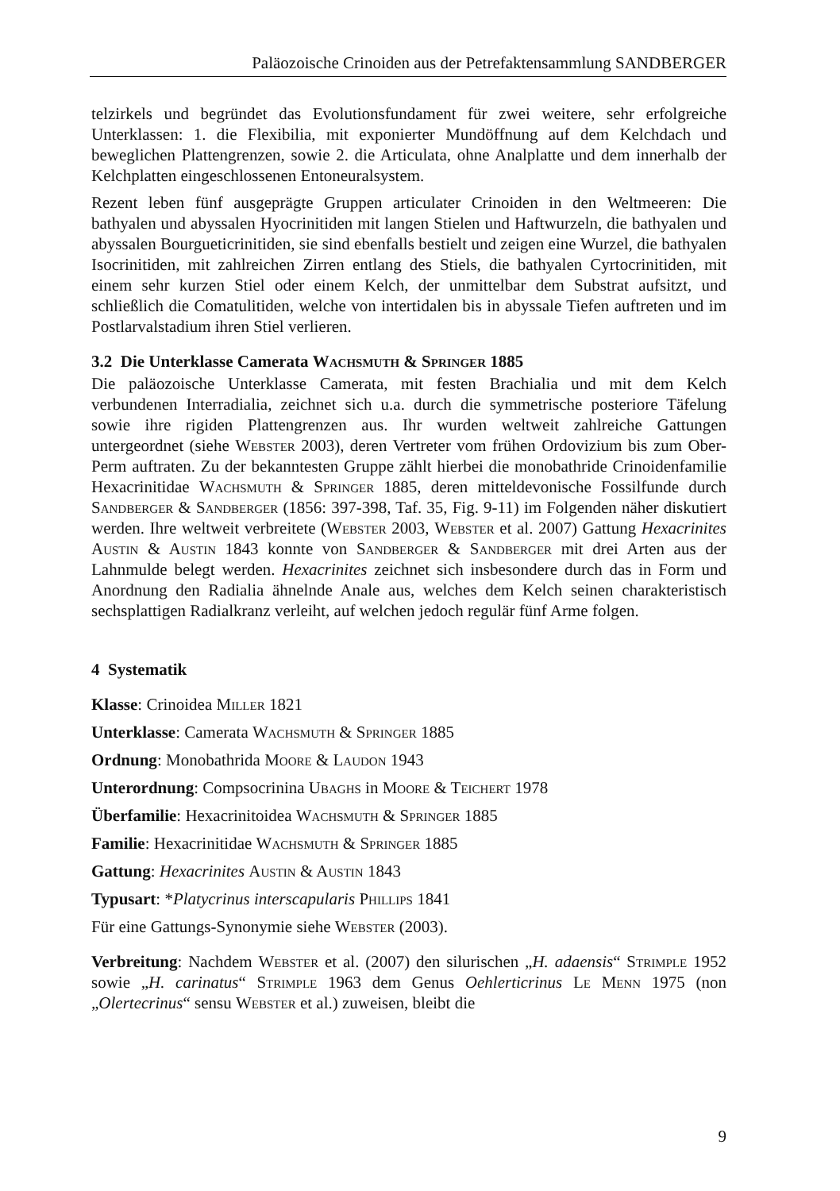Paläozoische Crinoiden aus der Petrefaktensammlung SANDBERGER
telzirkels und begründet das Evolutionsfundament für zwei weitere, sehr erfolgreiche Unterklassen: 1. die Flexibilia, mit exponierter Mundöffnung auf dem Kelchdach und beweglichen Plattengrenzen, sowie 2. die Articulata, ohne Analplatte und dem innerhalb der Kelchplatten eingeschlossenen Entoneuralsystem.
Rezent leben fünf ausgeprägte Gruppen articulater Crinoiden in den Weltmeeren: Die bathyalen und abyssalen Hyocrinitiden mit langen Stielen und Haftwurzeln, die bathyalen und abyssalen Bourgueticrinitiden, sie sind ebenfalls bestielt und zeigen eine Wurzel, die bathyalen Isocrinitiden, mit zahlreichen Zirren entlang des Stiels, die bathyalen Cyrtocrinitiden, mit einem sehr kurzen Stiel oder einem Kelch, der unmittelbar dem Substrat aufsitzt, und schließlich die Comatulitiden, welche von intertidalen bis in abyssale Tiefen auftreten und im Postlarvalstadium ihren Stiel verlieren.
3.2 Die Unterklasse Camerata Wachsmuth & Springer 1885
Die paläozoische Unterklasse Camerata, mit festen Brachialia und mit dem Kelch verbundenen Interradialia, zeichnet sich u.a. durch die symmetrische posteriore Täfelung sowie ihre rigiden Plattengrenzen aus. Ihr wurden weltweit zahlreiche Gattungen untergeordnet (siehe Webster 2003), deren Vertreter vom frühen Ordovizium bis zum Ober-Perm auftraten. Zu der bekanntesten Gruppe zählt hierbei die monobathride Crinoidenfamilie Hexacrinitidae Wachsmuth & Springer 1885, deren mitteldevonische Fossilfunde durch Sandberger & Sandberger (1856: 397-398, Taf. 35, Fig. 9-11) im Folgenden näher diskutiert werden. Ihre weltweit verbreitete (Webster 2003, Webster et al. 2007) Gattung Hexacrinites Austin & Austin 1843 konnte von Sandberger & Sandberger mit drei Arten aus der Lahnmulde belegt werden. Hexacrinites zeichnet sich insbesondere durch das in Form und Anordnung den Radialia ähnelnde Anale aus, welches dem Kelch seinen charakteristisch sechsplattigen Radialkranz verleiht, auf welchen jedoch regulär fünf Arme folgen.
4 Systematik
Klasse: Crinoidea Miller 1821
Unterklasse: Camerata Wachsmuth & Springer 1885
Ordnung: Monobathrida Moore & Laudon 1943
Unterordnung: Compsocrinina Ubaghs in Moore & Teichert 1978
Überfamilie: Hexacrinitoidea Wachsmuth & Springer 1885
Familie: Hexacrinitidae Wachsmuth & Springer 1885
Gattung: Hexacrinites Austin & Austin 1843
Typusart: *Platycrinus interscapularis Phillips 1841
Für eine Gattungs-Synonymie siehe Webster (2003).
Verbreitung: Nachdem Webster et al. (2007) den silurischen „H. adaensis“ Strimple 1952 sowie „H. carinatus“ Strimple 1963 dem Genus Oehlerticrinus Le Menn 1975 (non „Olertecrinus“ sensu Webster et al.) zuweisen, bleibt die
9